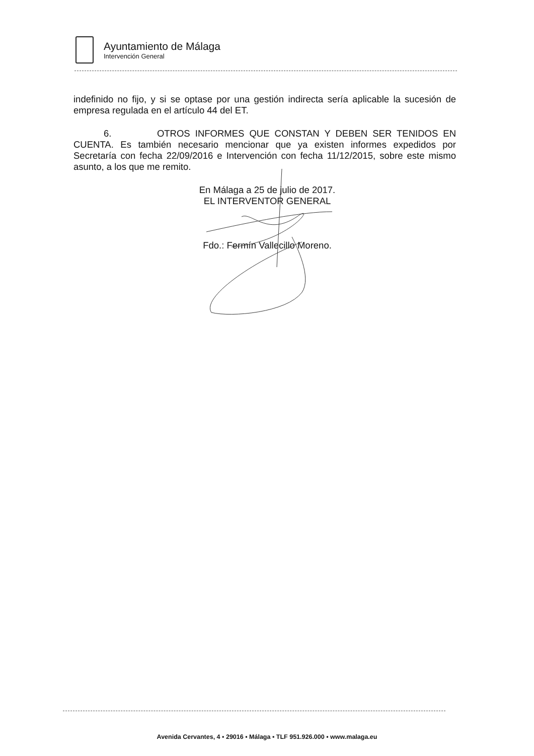Ayuntamiento de Málaga
Intervención General
indefinido no fijo, y si se optase por una gestión indirecta sería aplicable la sucesión de empresa regulada en el artículo 44 del ET.
6. OTROS INFORMES QUE CONSTAN Y DEBEN SER TENIDOS EN CUENTA. Es también necesario mencionar que ya existen informes expedidos por Secretaría con fecha 22/09/2016 e Intervención con fecha 11/12/2015, sobre este mismo asunto, a los que me remito.
En Málaga a 25 de julio de 2017.
EL INTERVENTOR GENERAL
Fdo.: Fermín Vallecillo Moreno.
Avenida Cervantes, 4 ▪ 29016 ▪ Málaga ▪ TLF 951.926.000 ▪ www.malaga.eu